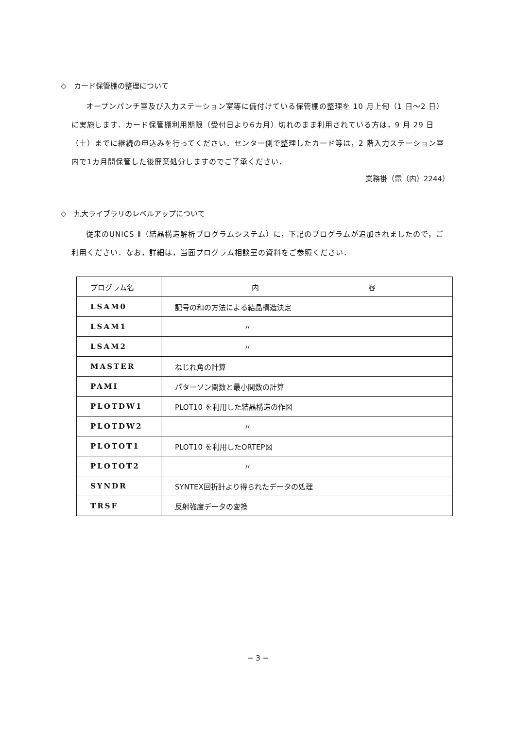◇　カード保管棚の整理について
オープンパンチ室及び入力ステーション室等に備付けている保管棚の整理を 10 月上旬（1 日〜2 日）に実施します．カード保管棚利用期限（受付日より6カ月）切れのまま利用されている方は，9 月 29 日（土）までに継続の申込みを行ってください．センター側で整理したカード等は，2 階入力ステーション室内で1カ月間保管した後廃棄処分しますのでご了承ください．
業務掛（電（内）2244）
◇　九大ライブラリのレベルアップについて
従来のUNICS Ⅱ（結晶構造解析プログラムシステム）に，下記のプログラムが追加されましたので，ご利用ください．なお，詳細は，当面プログラム相談室の資料をご参照ください．
| プログラム名 | 内 容 |
| --- | --- |
| LSAM0 | 記号の和の方法による結晶構造決定 |
| LSAM1 | 〃 |
| LSAM2 | 〃 |
| MASTER | ねじれ角の計算 |
| PAMI | パターソン関数と最小関数の計算 |
| PLOTDW1 | PLOT10 を利用した結晶構造の作図 |
| PLOTDW2 | 〃 |
| PLOTOT1 | PLOT10 を利用したORTEP図 |
| PLOTOT2 | 〃 |
| SYNDR | SYNTEX回折計より得られたデータの処理 |
| TRSF | 反射強度データの変換 |
− 3 −